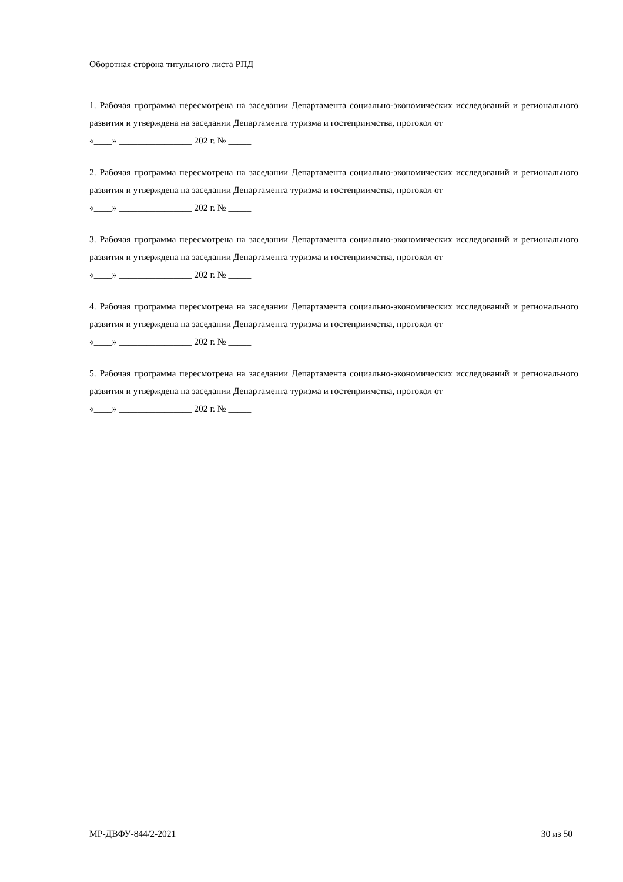Оборотная сторона титульного листа РПД
1. Рабочая программа пересмотрена на заседании Департамента социально-экономических исследований и регионального развития и утверждена на заседании Департамента туризма и гостеприимства, протокол от
«____» ________________ 202 г. № _____
2. Рабочая программа пересмотрена на заседании Департамента социально-экономических исследований и регионального развития и утверждена на заседании Департамента туризма и гостеприимства, протокол от
«____» ________________ 202 г. № _____
3. Рабочая программа пересмотрена на заседании Департамента социально-экономических исследований и регионального развития и утверждена на заседании Департамента туризма и гостеприимства, протокол от
«____» ________________ 202 г. № _____
4. Рабочая программа пересмотрена на заседании Департамента социально-экономических исследований и регионального развития и утверждена на заседании Департамента туризма и гостеприимства, протокол от
«____» ________________ 202 г. № _____
5. Рабочая программа пересмотрена на заседании Департамента социально-экономических исследований и регионального развития и утверждена на заседании Департамента туризма и гостеприимства, протокол от
«____» ________________ 202 г. № _____
МР-ДВФУ-844/2-2021 30 из 50